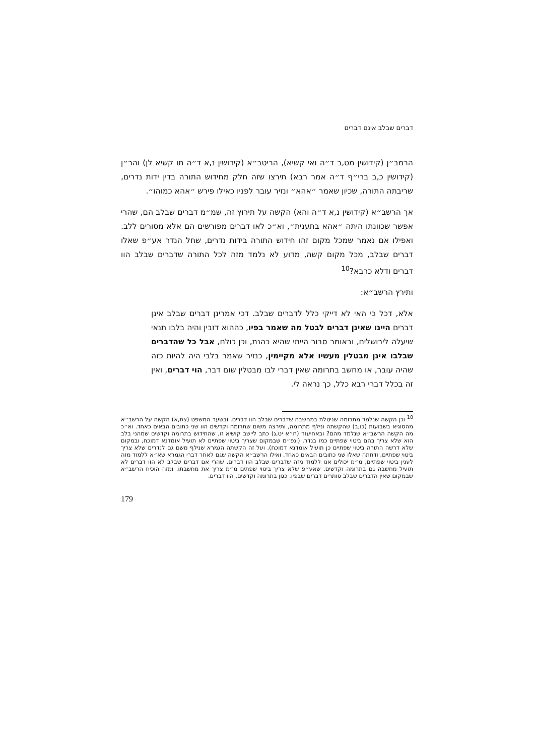דברים שבלב אינם דברים
הרמב״ן (קידושין מט,ב ד״ה ואי קשיא), הריטב״א (קידושין נ,א ד״ה תו קשיא לן) והר״ן (קידושין כ,ב ברי״ף ד״ה אמר רבא) תירצו שזה חלק מחידוש התורה בדין ידות נדרים, שריבתה התורה, שכיון שאמר ״אהא״ ונזיר עובר לפניו כאילו פירש ״אהא כמוהו״.
אך הרשב״א (קידושין נ,א ד״ה והא) הקשה על תירוץ זה, שמ״מ דברים שבלב הם, שהרי אפשר שכוונתו היתה ״אהא בתענית״, וא״כ לאו דברים מפורשים הם אלא מסורים ללב. ואפילו אם נאמר שמכל מקום זהו חידוש התורה בידות נדרים, שחל הנדר אע״פ שאלו דברים שבלב, מכל מקום קשה, מדוע לא נלמד מזה לכל התורה שדברים שבלב הוו דברים ודלא כרבא?<sup>10</sup>
ותירץ הרשב״א:
אלא, דכל כי האי לא דייקי כלל לדברים שבלב. דכי אמרינן דברים שבלב אינן דברים היינו שאינן דברים לבטל מה שאמר בפיו, כההוא דזבין והיה בלבו תנאי שיעלה לירושלים, ובאומר סבור הייתי שהיא כהנת, וכן כולם, אבל כל שהדברים שבלבו אינן מבטלין מעשיו אלא מקיימין, כנזיר שאמר בלבי היה להיות כזה שהיה עובר, או מחשב בתרומה שאין דברי לבו מבטלין שום דבר, הוי דברים, ואין זה בכלל דברי רבא כלל, כך נראה לי.
<sup>10</sup> וכן הקשה שנלמד מתרומה שניטלת במחשבה שדברים שבלב הוו דברים. ובשער המשפט (צח,א) הקשה על הרשב״א מהסוגיא בשבועות (כו,ב) שהקשתה ונילף מתרומה, ותירצה משום שתרומה וקדשים הוו שני כתובים הבאים כאחד. וא״כ מה הקשה הרשב״א שנלמד מהם? ובאחיעזר (ח״א יט,ג) כתב ליישב קושיא זו, שהחידוש בתרומה וקדשים שמהני בלב הוא שלא צריך בהם ביטוי שפתיים כמו בנדר. (ונפ״מ שבמקום שצריך ביטוי שפתיים לא תועיל אומדנא דמוכח, ובמקום שלא דרשה התורה ביטוי שפתיים כן תועיל אומדנא דמוכח). ועל זה הקשתה הגמרא שנילף משם גם לנדרים שלא צריך ביטוי שפתיים, ודחתה שאלו שני כתובים הבאים כאחד. ואילו הרשב״א הקשה שגם לאחר דברי הגמרא שא״א ללמוד מזה לענין ביטוי שפתיים, מ״מ יכולים אנו ללמוד מזה שדברים שבלב הוו דברים. שהרי אם דברים שבלב לא הוו דברים לא תועיל מחשבה גם בתרומה וקדשים, שאע״פ שלא צריך ביטוי שפתים מ״מ צריך את מחשבתו. ומזה הוכיח הרשב״א שבמקום שאין הדברים שבלב סותרים דברים שבפיו, כגון בתרומה וקדשים, הוו דברים.
179